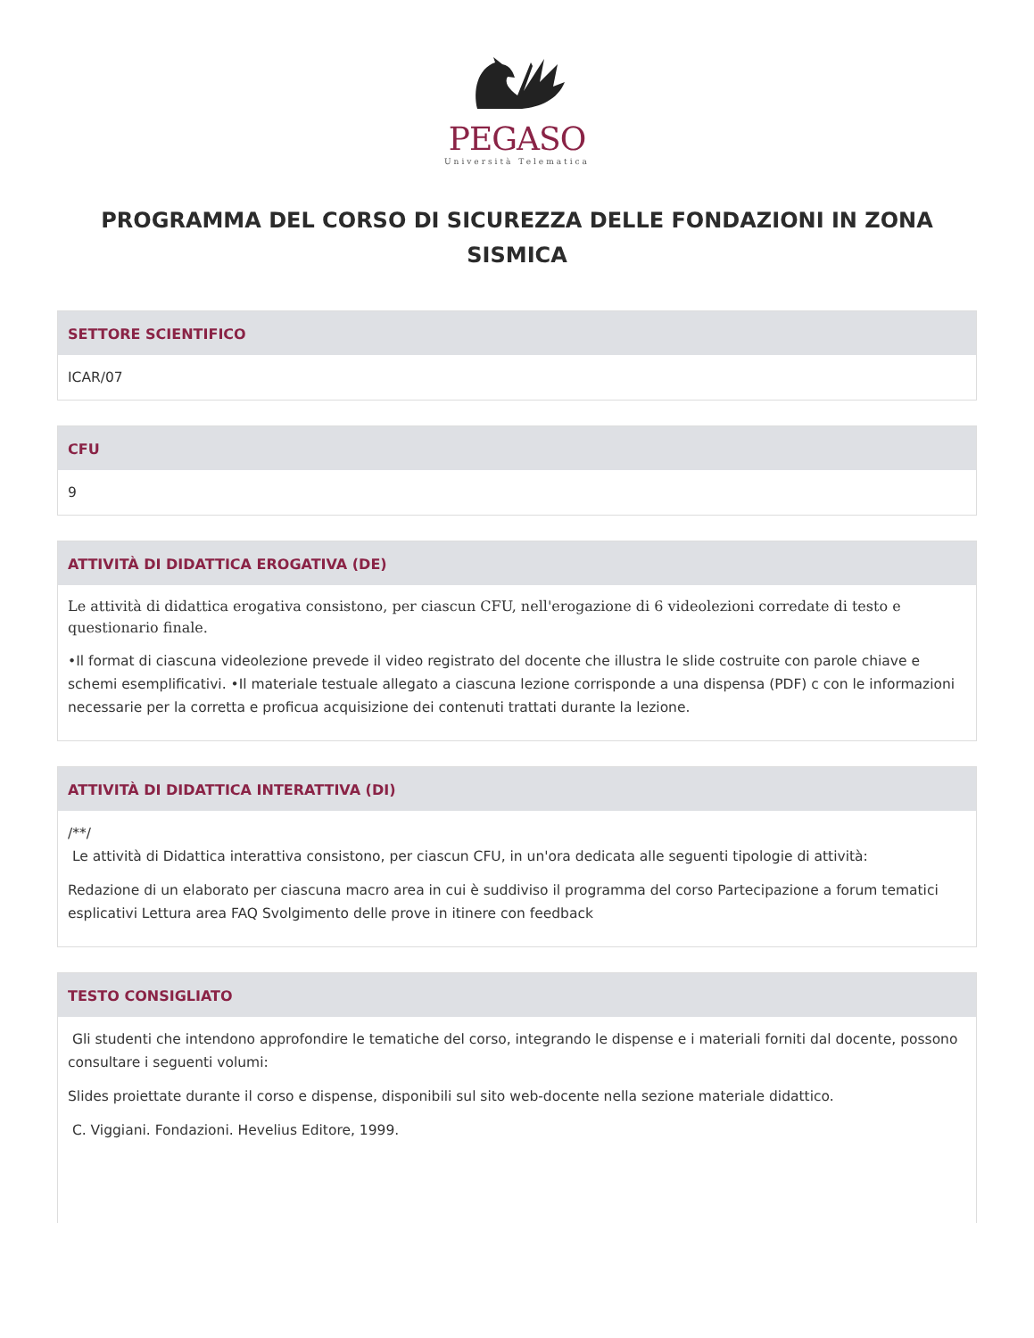PEGASO
Università Telematica
PROGRAMMA DEL CORSO DI SICUREZZA DELLE FONDAZIONI IN ZONA SISMICA
SETTORE SCIENTIFICO
ICAR/07
CFU
9
ATTIVITÀ DI DIDATTICA EROGATIVA (DE)
Le attività di didattica erogativa consistono, per ciascun CFU, nell'erogazione di 6 videolezioni corredate di testo e questionario finale.
•Il format di ciascuna videolezione prevede il video registrato del docente che illustra le slide costruite con parole chiave e schemi esemplificativi. •Il materiale testuale allegato a ciascuna lezione corrisponde a una dispensa (PDF) c con le informazioni necessarie per la corretta e proficua acquisizione dei contenuti trattati durante la lezione.
ATTIVITÀ DI DIDATTICA INTERATTIVA (DI)
/**/
Le attività di Didattica interattiva consistono, per ciascun CFU, in un'ora dedicata alle seguenti tipologie di attività:
Redazione di un elaborato per ciascuna macro area in cui è suddiviso il programma del corso Partecipazione a forum tematici esplicativi Lettura area FAQ Svolgimento delle prove in itinere con feedback
TESTO CONSIGLIATO
Gli studenti che intendono approfondire le tematiche del corso, integrando le dispense e i materiali forniti dal docente, possono consultare i seguenti volumi:
Slides proiettate durante il corso e dispense, disponibili sul sito web-docente nella sezione materiale didattico.
C. Viggiani. Fondazioni. Hevelius Editore, 1999.